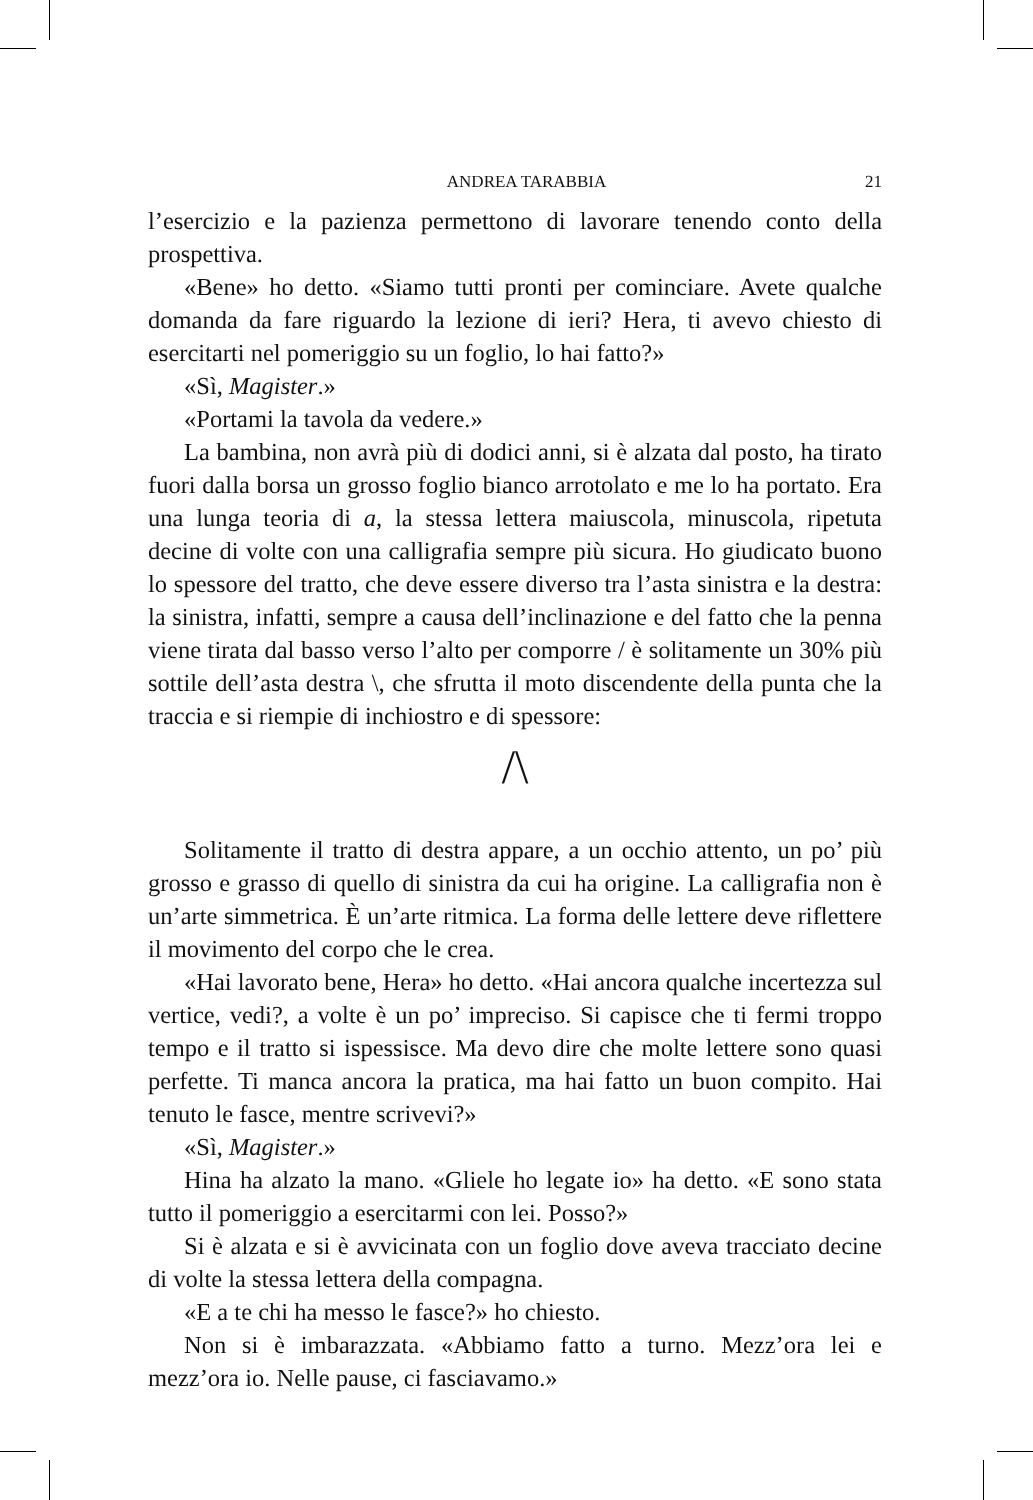ANDREA TARABBIA 21
l’esercizio e la pazienza permettono di lavorare tenendo conto della prospettiva.
«Bene» ho detto. «Siamo tutti pronti per cominciare. Avete qualche domanda da fare riguardo la lezione di ieri? Hera, ti avevo chiesto di esercitarti nel pomeriggio su un foglio, lo hai fatto?»
«Sì, Magister.»
«Portami la tavola da vedere.»
La bambina, non avrà più di dodici anni, si è alzata dal posto, ha tirato fuori dalla borsa un grosso foglio bianco arrotolato e me lo ha portato. Era una lunga teoria di a, la stessa lettera maiuscola, minuscola, ripetuta decine di volte con una calligrafia sempre più sicura. Ho giudicato buono lo spessore del tratto, che deve essere diverso tra l’asta sinistra e la destra: la sinistra, infatti, sempre a causa dell’inclinazione e del fatto che la penna viene tirata dal basso verso l’alto per comporre / è solitamente un 30% più sottile dell’asta destra \, che sfrutta il moto discendente della punta che la traccia e si riempie di inchiostro e di spessore:
/\
Solitamente il tratto di destra appare, a un occhio attento, un po’ più grosso e grasso di quello di sinistra da cui ha origine. La calligrafia non è un’arte simmetrica. È un’arte ritmica. La forma delle lettere deve riflettere il movimento del corpo che le crea.
«Hai lavorato bene, Hera» ho detto. «Hai ancora qualche incertezza sul vertice, vedi?, a volte è un po’ impreciso. Si capisce che ti fermi troppo tempo e il tratto si ispessisce. Ma devo dire che molte lettere sono quasi perfette. Ti manca ancora la pratica, ma hai fatto un buon compito. Hai tenuto le fasce, mentre scrivevi?»
«Sì, Magister.»
Hina ha alzato la mano. «Gliele ho legate io» ha detto. «E sono stata tutto il pomeriggio a esercitarmi con lei. Posso?»
Si è alzata e si è avvicinata con un foglio dove aveva tracciato decine di volte la stessa lettera della compagna.
«E a te chi ha messo le fasce?» ho chiesto.
Non si è imbarazzata. «Abbiamo fatto a turno. Mezz’ora lei e mezz’ora io. Nelle pause, ci fasciavamo.»